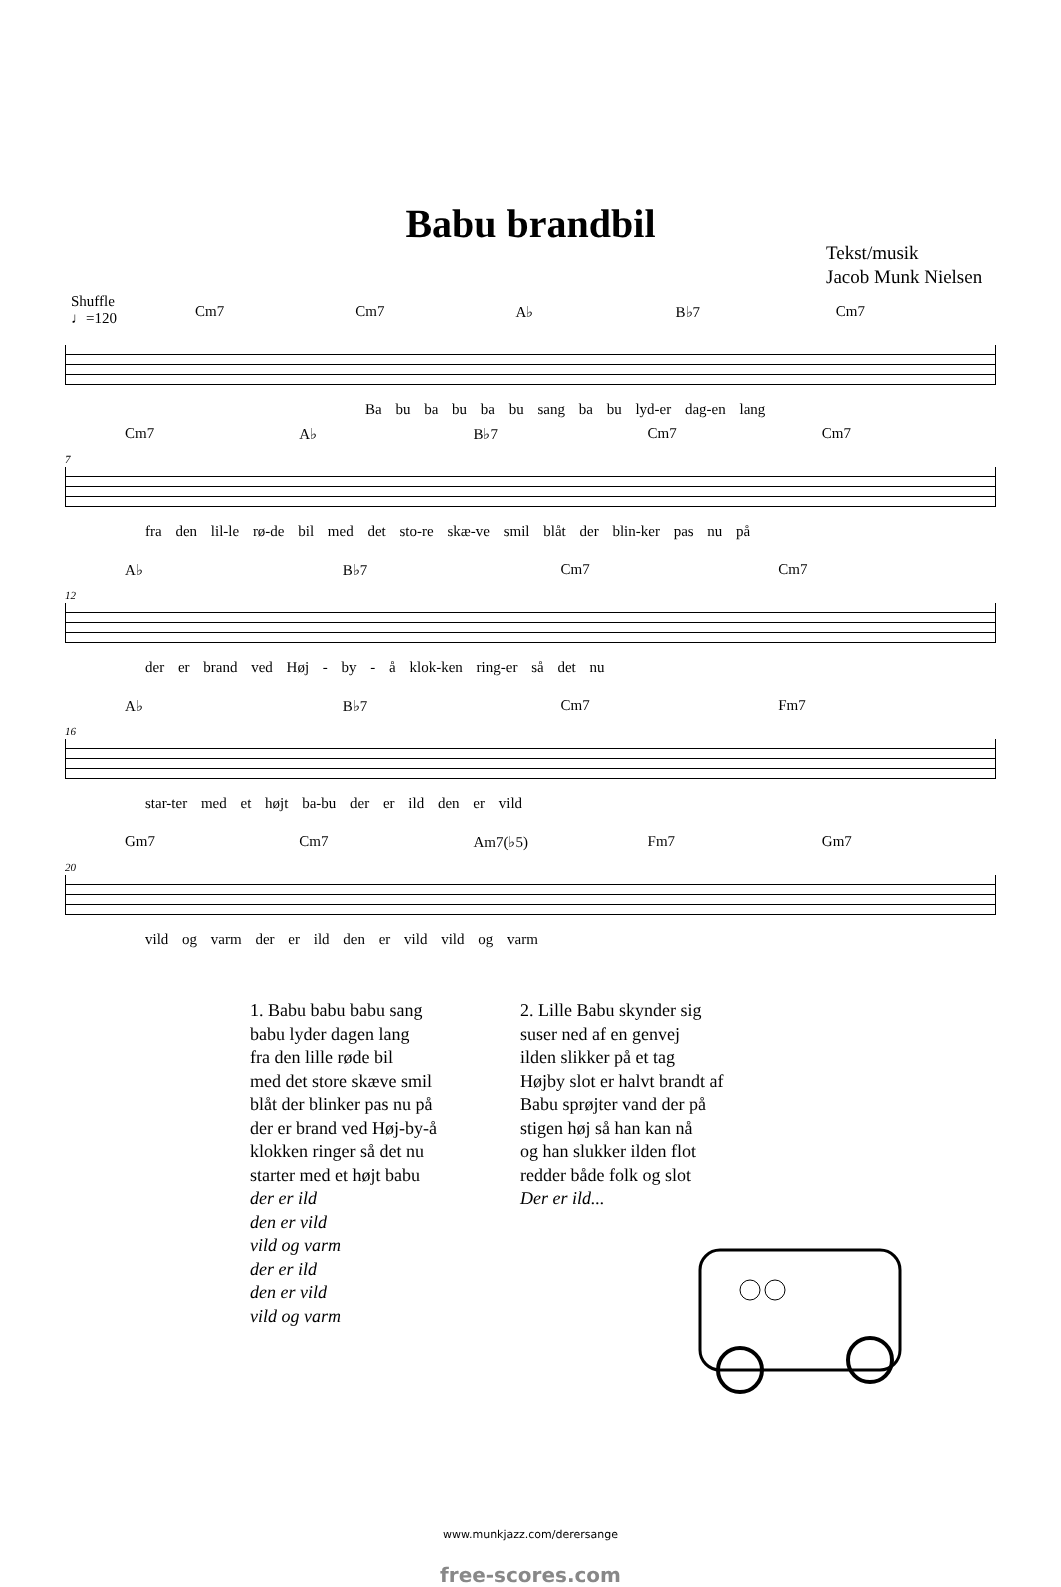Babu brandbil
Tekst/musik
Jacob Munk Nielsen
Shuffle
♩=120
Cm7 Cm7 A♭ B♭7 Cm7
Ba bu ba bu ba bu sang ba bu lyd-er dag-en lang
Cm7 A♭ B♭7 Cm7 Cm7
7
fra den lil-le rø-de bil med det sto-re skæ-ve smil blåt der blin-ker pas nu på
A♭ B♭7 Cm7 Cm7
12
der er brand ved Høj - by - å klok-ken ring-er så det nu
A♭ B♭7 Cm7 Fm7
16
star-ter med et højt ba-bu der er ild den er vild
Gm7 Cm7 Am7(♭5) Fm7 Gm7
20
vild og varm der er ild den er vild vild og varm
1. Babu babu babu sang
babu lyder dagen lang
fra den lille røde bil
med det store skæve smil
blåt der blinker pas nu på
der er brand ved Høj-by-å
klokken ringer så det nu
starter med et højt babu
der er ild
den er vild
vild og varm
der er ild
den er vild
vild og varm
2. Lille Babu skynder sig
suser ned af en genvej
ilden slikker på et tag
Højby slot er halvt brandt af
Babu sprøjter vand der på
stigen høj så han kan nå
og han slukker ilden flot
redder både folk og slot
Der er ild...
www.munkjazz.com/derersange
free-scores.com